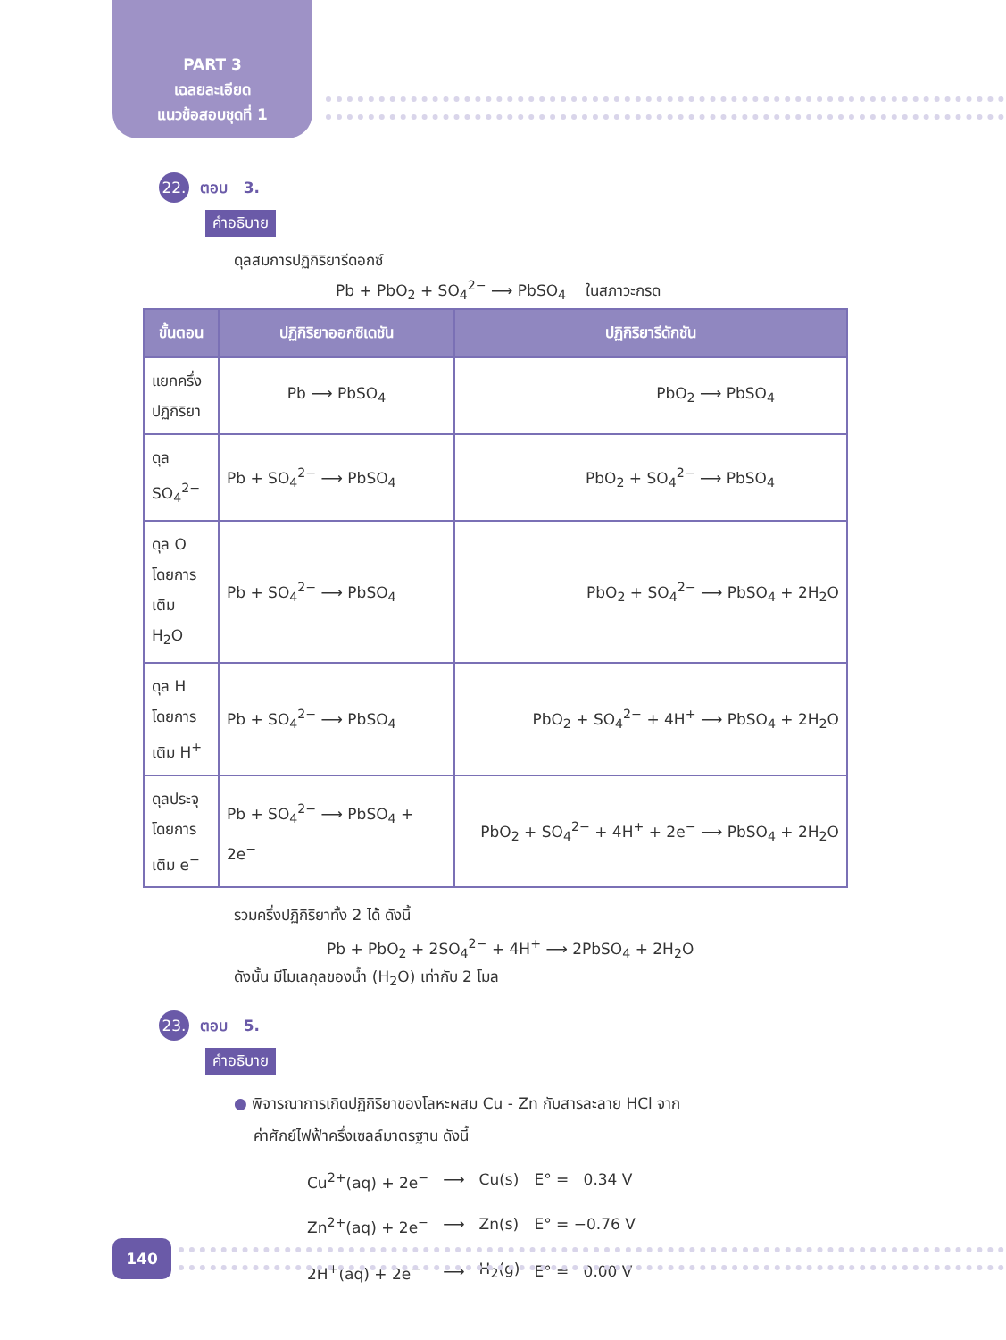PART 3
เฉลยละเอียด
แนวข้อสอบชุดที่ 1
22. ตอบ 3.
คำอธิบาย
ดุลสมการปฏิกิริยารีดอกซ์
Pb + PbO<sub>2</sub> + SO<sub>4</sub><sup>2−</sup> ⟶ PbSO<sub>4</sub> ในสภาวะกรด
| ขั้นตอน | ปฏิกิริยาออกซิเดชัน | ปฏิกิริยารีดักชัน |
| --- | --- | --- |
| แยกครึ่ง ปฏิกิริยา | Pb ⟶ PbSO<sub>4</sub> | PbO<sub>2</sub> ⟶ PbSO<sub>4</sub> |
| ดุล SO<sub>4</sub><sup>2−</sup> | Pb + SO<sub>4</sub><sup>2−</sup> ⟶ PbSO<sub>4</sub> | PbO<sub>2</sub> + SO<sub>4</sub><sup>2−</sup> ⟶ PbSO<sub>4</sub> |
| ดุล O โดยการ เติม H<sub>2</sub>O | Pb + SO<sub>4</sub><sup>2−</sup> ⟶ PbSO<sub>4</sub> | PbO<sub>2</sub> + SO<sub>4</sub><sup>2−</sup> ⟶ PbSO<sub>4</sub> + 2H<sub>2</sub>O |
| ดุล H โดยการ เติม H<sup>+</sup> | Pb + SO<sub>4</sub><sup>2−</sup> ⟶ PbSO<sub>4</sub> | PbO<sub>2</sub> + SO<sub>4</sub><sup>2−</sup> + 4H<sup>+</sup> ⟶ PbSO<sub>4</sub> + 2H<sub>2</sub>O |
| ดุลประจุ โดยการ เติม e<sup>−</sup> | Pb + SO<sub>4</sub><sup>2−</sup> ⟶ PbSO<sub>4</sub> + 2e<sup>−</sup> | PbO<sub>2</sub> + SO<sub>4</sub><sup>2−</sup> + 4H<sup>+</sup> + 2e<sup>−</sup> ⟶ PbSO<sub>4</sub> + 2H<sub>2</sub>O |
รวมครึ่งปฏิกิริยาทั้ง 2 ได้ ดังนี้
Pb + PbO<sub>2</sub> + 2SO<sub>4</sub><sup>2−</sup> + 4H<sup>+</sup> ⟶ 2PbSO<sub>4</sub> + 2H<sub>2</sub>O
ดังนั้น มีโมเลกุลของน้ำ (H<sub>2</sub>O) เท่ากับ 2 โมล
23. ตอบ 5.
คำอธิบาย
● พิจารณาการเกิดปฏิกิริยาของโลหะผสม Cu - Zn กับสารละลาย HCl จาก
ค่าศักย์ไฟฟ้าครึ่งเซลล์มาตรฐาน ดังนี้
| Cu<sup>2+</sup>(aq) + 2e<sup>−</sup> | ⟶ | Cu(s) | E° = 0.34 V |
| Zn<sup>2+</sup>(aq) + 2e<sup>−</sup> | ⟶ | Zn(s) | E° = −0.76 V |
| 2H<sup>+</sup>(aq) + 2e<sup>−</sup> | ⟶ | H<sub>2</sub>(g) | E° = 0.00 V |
140